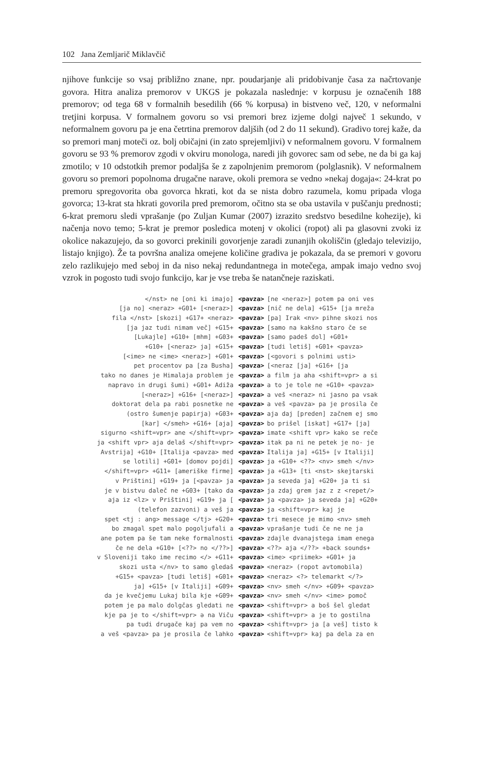102 Jana Zemljarič Miklavčič
njihove funkcije so vsaj približno znane, npr. poudarjanje ali pridobivanje časa za načrtovanje govora. Hitra analiza premorov v UKGS je pokazala naslednje: v korpusu je označenih 188 premorov; od tega 68 v formalnih besedilih (66 % korpusa) in bistveno več, 120, v neformalni tretjini korpusa. V formalnem govoru so vsi premori brez izjeme dolgi največ 1 sekundo, v neformalnem govoru pa je ena četrtina premorov daljših (od 2 do 11 sekund). Gradivo torej kaže, da so premori manj moteči oz. bolj običajni (in zato sprejemljivi) v neformalnem govoru. V formalnem govoru se 93 % premorov zgodi v okviru monologa, naredi jih govorec sam od sebe, ne da bi ga kaj zmotilo; v 10 odstotkih premor podaljša še z zapolnjenim premorom (polglasnik). V neformalnem govoru so premori popolnoma drugačne narave, okoli premora se vedno »nekaj dogaja«: 24-krat po premoru spregovorita oba govorca hkrati, kot da se nista dobro razumela, komu pripada vloga govorca; 13-krat sta hkrati govorila pred premorom, očitno sta se oba ustavila v puščanju prednosti; 6-krat premoru sledi vprašanje (po Zuljan Kumar (2007) izrazito sredstvo besedilne kohezije), ki načenja novo temo; 5-krat je premor posledica motenj v okolici (ropot) ali pa glasovni zvoki iz okolice nakazujejo, da so govorci prekinili govorjenje zaradi zunanjih okoliščin (gledajo televizijo, listajo knjigo). Že ta površna analiza omejene količine gradiva je pokazala, da se premori v govoru zelo razlikujejo med seboj in da niso nekaj redundantnega in motečega, ampak imajo vedno svoj vzrok in pogosto tudi svojo funkcijo, kar je vse treba še natančneje raziskati.
| </nst> ne [oni ki imajo] | <pavza> | [ne <neraz>] potem pa oni ves |
| [ja no] <neraz> +G01+ [<neraz>] | <pavza> | [nič ne dela] +G15+ [ja mreža |
| fila </nst> [skozi] +G17+ <neraz> | <pavza> | [pa] Irak <nv> pihne skozi nos |
| [ja jaz tudi nimam več] +G15+ | <pavza> | [samo na kakšno staro če se |
| [Lukajle] +G10+ [mhm] +G03+ | <pavza> | [samo padeš dol] +G01+ |
| +G10+ [<neraz> ja] +G15+ | <pavza> | [tudi letiš] +G01+ <pavza> |
| [<ime> ne <ime> <neraz>] +G01+ | <pavza> | [<govori s polnimi usti> |
| pet procentov pa [za Busha] | <pavza> | [<neraz [ja] +G16+ [ja |
| tako no danes je Himalaja problem je | <pavza> | a film ja aha <shift=vpr> a si |
| napravo in drugi šumi) +G01+ Adiža | <pavza> | a to je tole ne +G10+ <pavza> |
| [<neraz>] +G16+ [<neraz>] | <pavza> | a veš <neraz> ni jasno pa vsak |
| doktorat dela pa rabi posnetke ne | <pavza> | a veš <pavza> pa je prosila če |
| (ostro šumenje papirja) +G03+ | <pavza> | aja daj [preden] začnem ej smo |
| [kar] </smeh> +G16+ [aja] | <pavza> | bo prišel [iskat] +G17+ [ja] |
| sigurno <shift=vpr> ane </shift=vpr> | <pavza> | imate <shift vpr> kako se reče |
| ja <shift vpr> aja delaš </shift=vpr> | <pavza> | itak pa ni ne petek je no- je |
| Avstrija] +G10+ [Italija <pavza> med | <pavza> | Italija ja] +G15+ [v Italiji] |
| se lotili] +G01+ [domov pojdi] | <pavza> | ja +G10+ <??> <nv> smeh </nv> |
| </shift=vpr> +G11+ [ameriške firme] | <pavza> | ja +G13+ [ti <nst> skejtarski |
| v Prištini] +G19+ ja [<pavza> ja | <pavza> | ja seveda ja] +G20+ ja ti si |
| je v bistvu daleč ne +G03+ [tako da | <pavza> | ja zdaj grem jaz z z <repet/> |
| aja iz <lz> v Prištini] +G19+ ja [ | <pavza> | ja <pavza> ja seveda ja] +G20+ |
| (telefon zazvoni) a veš ja | <pavza> | ja <shift=vpr> kaj je |
| spet <tj : ang> message </tj> +G20+ | <pavza> | tri mesece je mimo <nv> smeh |
| bo zmagal spet malo pogoljufali a | <pavza> | vprašanje tudi če ne ne ja |
| ane potem pa še tam neke formalnosti | <pavza> | zdajle dvanajstega imam enega |
| če ne dela +G10+ [<??> no </??>] | <pavza> | <??> aja </??> +back sounds+ |
| v Sloveniji tako ime recimo </> +G11+ | <pavza> | <ime> <priimek> +G01+ ja |
| skozi usta </nv> to samo gledaš | <pavza> | <neraz> (ropot avtomobila) |
| +G15+ <pavza> [tudi letiš] +G01+ | <pavza> | <neraz> <?> telemarkt </?> |
| ja] +G15+ [v Italiji] +G09+ | <pavza> | <nv> smeh </nv> +G09+ <pavza> |
| da je kvečjemu Lukaj bila kje +G09+ | <pavza> | <nv> smeh </nv> <ime> pomoč |
| potem je pa malo dolgčas gledati ne | <pavza> | <shift=vpr> a boš šel gledat |
| kje pa je to </shift=vpr> ə na Viču | <pavza> | <shift=vpr> a je to gostilna |
| pa tudi drugače kaj pa vem no | <pavza> | <shift=vpr> ja [a veš] tisto k |
| a veš <pavza> pa je prosila če lahko | <pavza> | <shift=vpr> kaj pa dela za en |